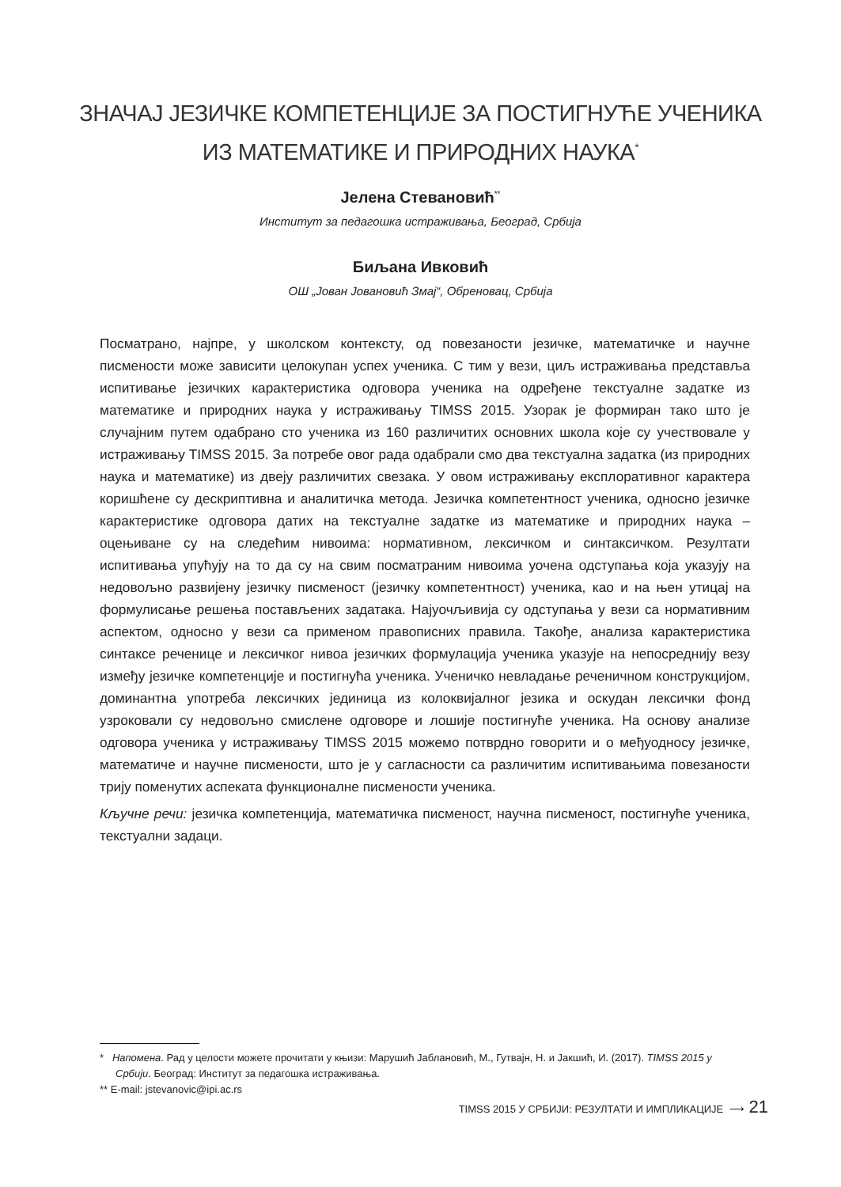ЗНАЧАЈ ЈЕЗИЧКЕ КОМПЕТЕНЦИЈЕ ЗА ПОСТИГНУЋЕ УЧЕНИКА
ИЗ МАТЕМАТИКЕ И ПРИРОДНИХ НАУКА<sup>*</sup>
Јелена Стевановић<sup>**</sup>
Институт за педагошка истраживања, Београд, Србија
Биљана Ивковић
ОШ „Јован Јовановић Змај“, Обреновац, Србија
Посматрано, најпре, у школском контексту, од повезаности језичке, математичке и научне писмености може зависити целокупан успех ученика. С тим у вези, циљ истраживања представља испитивање језичких карактеристика одговора ученика на одређене текстуалне задатке из математике и природних наука у истраживању TIMSS 2015. Узорак је формиран тако што је случајним путем одабрано сто ученика из 160 различитих основних школа које су учествовале у истраживању TIMSS 2015. За потребе овог рада одабрали смо два текстуална задатка (из природних наука и математике) из двеју различитих свезака. У овом истраживању експлоративног карактера коришћене су дескриптивна и аналитичка метода. Језичка компетентност ученика, односно језичке карактеристике одговора датих на текстуалне задатке из математике и природних наука – оцењиване су на следећим нивоима: нормативном, лексичком и синтаксичком. Резултати испитивања упућују на то да су на свим посматраним нивоима уочена одступања која указују на недовољно развијену језичку писменост (језичку компетентност) ученика, као и на њен утицај на формулисање решења постављених задатака. Најуочљивија су одступања у вези са нормативним аспектом, односно у вези са применом правописних правила. Такође, анализа карактеристика синтаксе реченице и лексичког нивоа језичких формулација ученика указује на непосредниjу везу између језичке компетенције и постигнућа ученика. Ученичко невладање реченичном конструкцијом, доминантна употреба лексичких јединица из колоквијалног језика и оскудан лексички фонд узроковали су недовољно смислене одговоре и лошије постигнуће ученика. На основу анализе одговора ученика у истраживању TIMSS 2015 можемо потврдно говорити и о међуодносу језичке, математиче и научне писмености, што је у сагласности са различитим испитивањима повезаности трију поменутих аспеката функционалне писмености ученика.
Кључне речи: језичка компетенција, математичка писменост, научна писменост, постигнуће ученика, текстуални задаци.
* Напомена. Рад у целости можете прочитати у књизи: Марушић Јаблановић, М., Гутвајн, Н. и Јакшић, И. (2017). TIMSS 2015 у Србији. Београд: Институт за педагошка истраживања.
** E-mail: jstevanovic@ipi.ac.rs
TIMSS 2015 У СРБИЈИ: РЕЗУЛТАТИ И ИМПЛИКАЦИЈЕ ⟶ 21